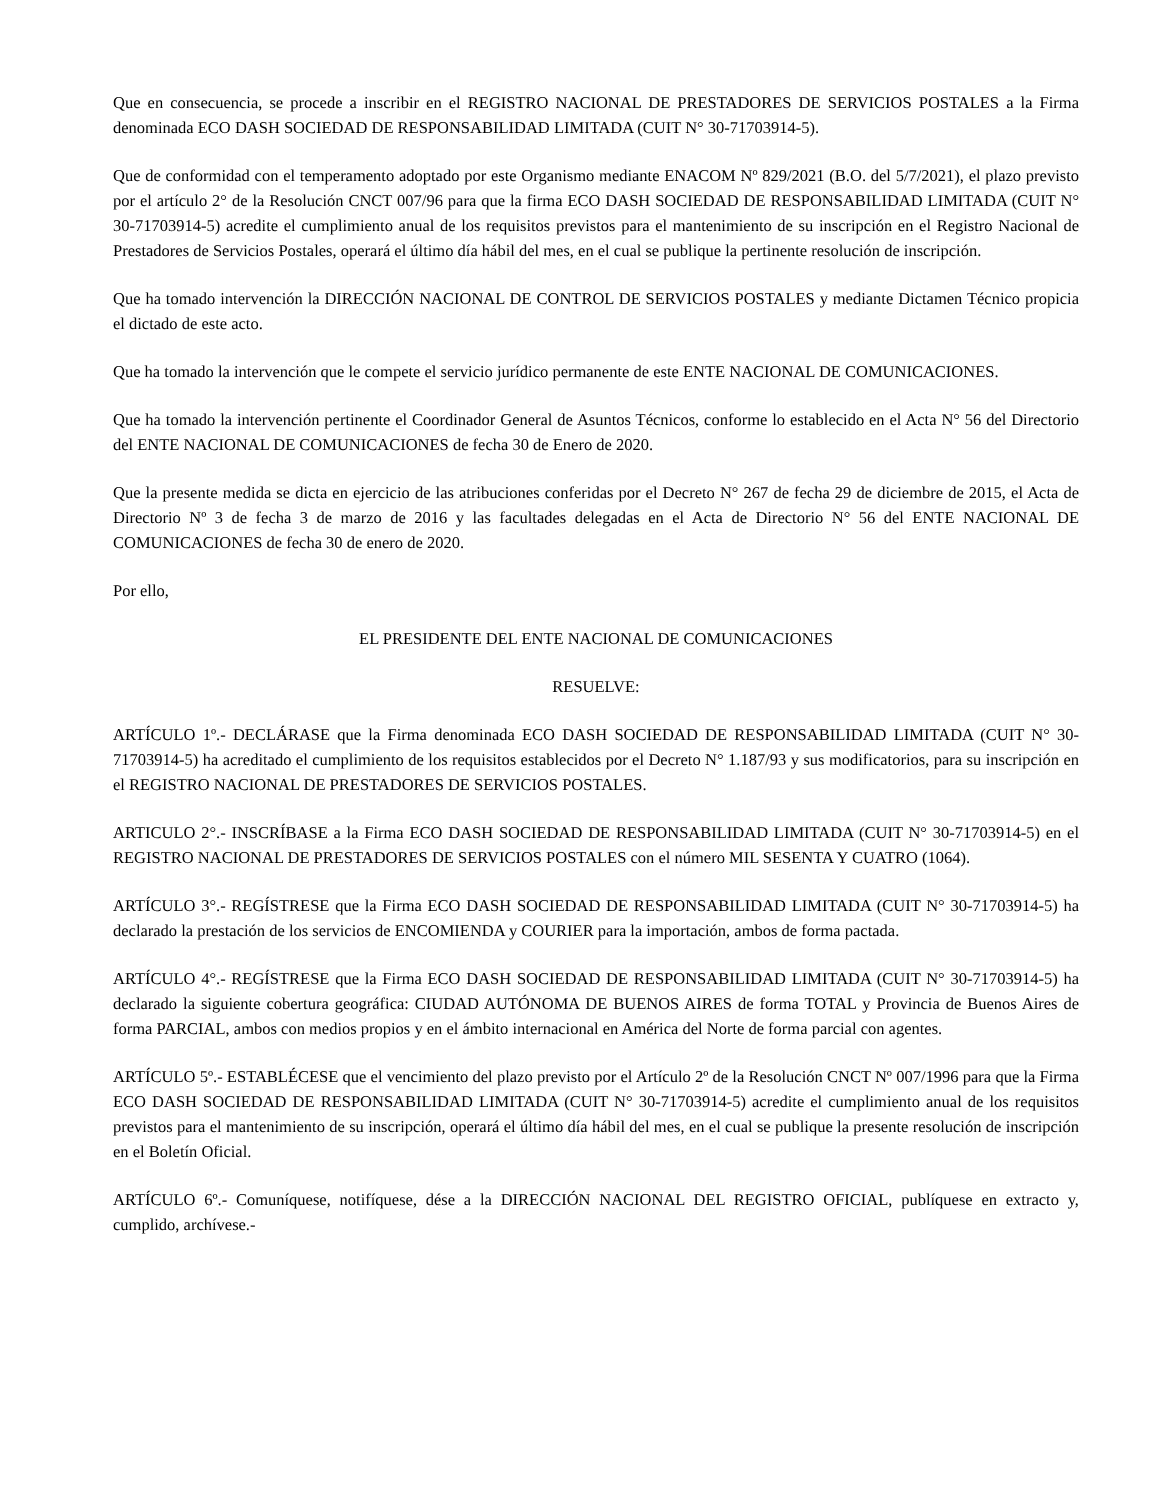Que en consecuencia, se procede a inscribir en el REGISTRO NACIONAL DE PRESTADORES DE SERVICIOS POSTALES a la Firma denominada ECO DASH SOCIEDAD DE RESPONSABILIDAD LIMITADA (CUIT N° 30-71703914-5).
Que de conformidad con el temperamento adoptado por este Organismo mediante ENACOM Nº 829/2021 (B.O. del 5/7/2021), el plazo previsto por el artículo 2° de la Resolución CNCT 007/96 para que la firma ECO DASH SOCIEDAD DE RESPONSABILIDAD LIMITADA (CUIT N° 30-71703914-5) acredite el cumplimiento anual de los requisitos previstos para el mantenimiento de su inscripción en el Registro Nacional de Prestadores de Servicios Postales, operará el último día hábil del mes, en el cual se publique la pertinente resolución de inscripción.
Que ha tomado intervención la DIRECCIÓN NACIONAL DE CONTROL DE SERVICIOS POSTALES y mediante Dictamen Técnico propicia el dictado de este acto.
Que ha tomado la intervención que le compete el servicio jurídico permanente de este ENTE NACIONAL DE COMUNICACIONES.
Que ha tomado la intervención pertinente el Coordinador General de Asuntos Técnicos, conforme lo establecido en el Acta N° 56 del Directorio del ENTE NACIONAL DE COMUNICACIONES de fecha 30 de Enero de 2020.
Que la presente medida se dicta en ejercicio de las atribuciones conferidas por el Decreto N° 267 de fecha 29 de diciembre de 2015, el Acta de Directorio Nº 3 de fecha 3 de marzo de 2016 y las facultades delegadas en el Acta de Directorio N° 56 del ENTE NACIONAL DE COMUNICACIONES de fecha 30 de enero de 2020.
Por ello,
EL PRESIDENTE DEL ENTE NACIONAL DE COMUNICACIONES
RESUELVE:
ARTÍCULO 1º.- DECLÁRASE que la Firma denominada ECO DASH SOCIEDAD DE RESPONSABILIDAD LIMITADA (CUIT N° 30-71703914-5) ha acreditado el cumplimiento de los requisitos establecidos por el Decreto N° 1.187/93 y sus modificatorios, para su inscripción en el REGISTRO NACIONAL DE PRESTADORES DE SERVICIOS POSTALES.
ARTICULO 2°.- INSCRÍBASE a la Firma ECO DASH SOCIEDAD DE RESPONSABILIDAD LIMITADA (CUIT N° 30-71703914-5) en el REGISTRO NACIONAL DE PRESTADORES DE SERVICIOS POSTALES con el número MIL SESENTA Y CUATRO (1064).
ARTÍCULO 3°.- REGÍSTRESE que la Firma ECO DASH SOCIEDAD DE RESPONSABILIDAD LIMITADA (CUIT N° 30-71703914-5) ha declarado la prestación de los servicios de ENCOMIENDA y COURIER para la importación, ambos de forma pactada.
ARTÍCULO 4°.- REGÍSTRESE que la Firma ECO DASH SOCIEDAD DE RESPONSABILIDAD LIMITADA (CUIT N° 30-71703914-5) ha declarado la siguiente cobertura geográfica: CIUDAD AUTÓNOMA DE BUENOS AIRES de forma TOTAL y Provincia de Buenos Aires de forma PARCIAL, ambos con medios propios y en el ámbito internacional en América del Norte de forma parcial con agentes.
ARTÍCULO 5º.- ESTABLÉCESE que el vencimiento del plazo previsto por el Artículo 2º de la Resolución CNCT Nº 007/1996 para que la Firma ECO DASH SOCIEDAD DE RESPONSABILIDAD LIMITADA (CUIT N° 30-71703914-5) acredite el cumplimiento anual de los requisitos previstos para el mantenimiento de su inscripción, operará el último día hábil del mes, en el cual se publique la presente resolución de inscripción en el Boletín Oficial.
ARTÍCULO 6º.- Comuníquese, notifíquese, dése a la DIRECCIÓN NACIONAL DEL REGISTRO OFICIAL, publíquese en extracto y, cumplido, archívese.-